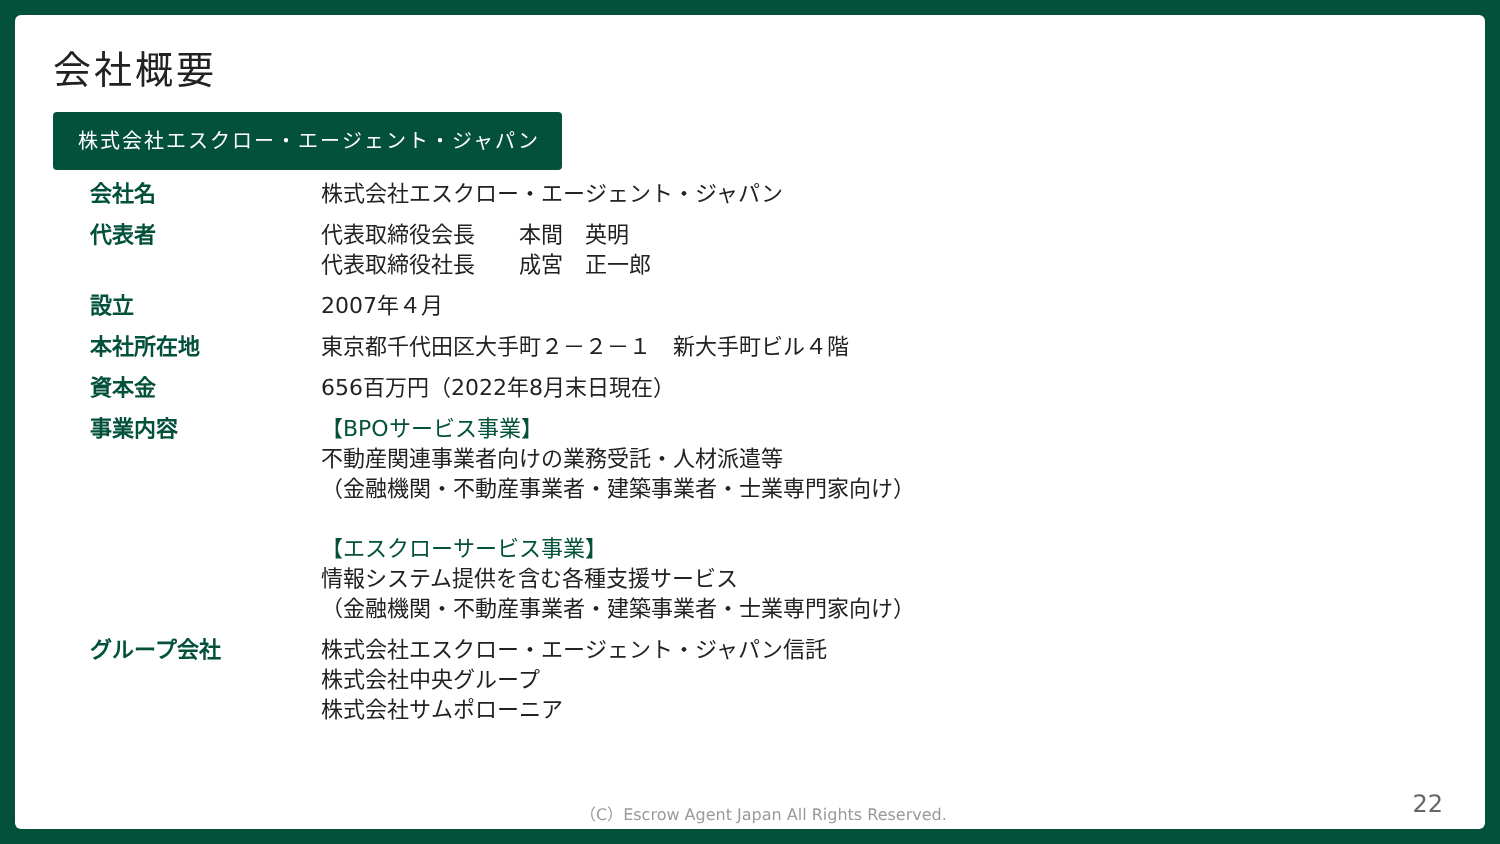会社概要
株式会社エスクロー・エージェント・ジャパン
| 会社名 | 株式会社エスクロー・エージェント・ジャパン |
| 代表者 | 代表取締役会長 本間 英明 代表取締役社長 成宮 正一郎 |
| 設立 | 2007年４月 |
| 本社所在地 | 東京都千代田区大手町２－２－１ 新大手町ビル４階 |
| 資本金 | 656百万円（2022年8月末日現在） |
| 事業内容 | 【BPOサービス事業】 不動産関連事業者向けの業務受託・人材派遣等 （金融機関・不動産事業者・建築事業者・士業専門家向け） 【エスクローサービス事業】 情報システム提供を含む各種支援サービス （金融機関・不動産事業者・建築事業者・士業専門家向け） |
| グループ会社 | 株式会社エスクロー・エージェント・ジャパン信託 株式会社中央グループ 株式会社サムポローニア |
（C）Escrow Agent Japan All Rights Reserved.
22